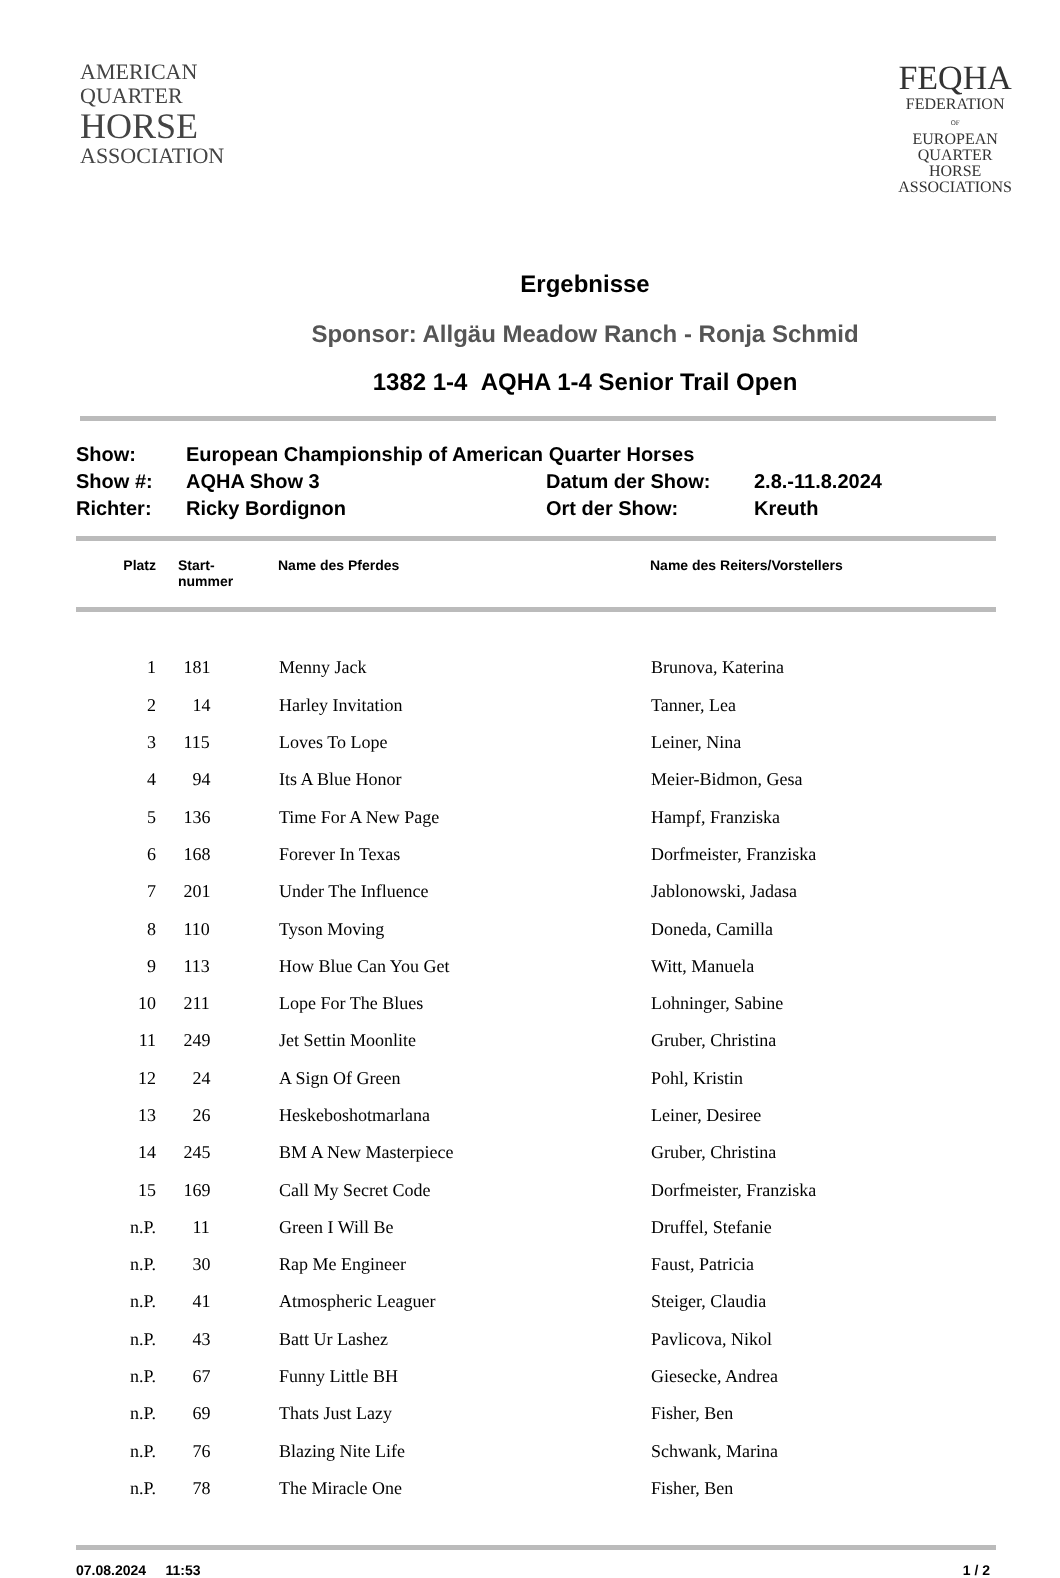AMERICAN
QUARTER
HORSE
ASSOCIATION
FEQHA
FEDERATION
OF
EUROPEAN
QUARTER
HORSE
ASSOCIATIONS
Ergebnisse
Sponsor: Allgäu Meadow Ranch - Ronja Schmid
1382 1-4 AQHA 1-4 Senior Trail Open
| Show: | European Championship of American Quarter Horses | | |
| Show #: | AQHA Show 3 | Datum der Show: | 2.8.-11.8.2024 |
| Richter: | Ricky Bordignon | Ort der Show: | Kreuth |
| Platz | Start- nummer | Name des Pferdes | Name des Reiters/Vorstellers |
| --- | --- | --- | --- |
| 1 | 181 | Menny Jack | Brunova, Katerina |
| 2 | 14 | Harley Invitation | Tanner, Lea |
| 3 | 115 | Loves To Lope | Leiner, Nina |
| 4 | 94 | Its A Blue Honor | Meier-Bidmon, Gesa |
| 5 | 136 | Time For A New Page | Hampf, Franziska |
| 6 | 168 | Forever In Texas | Dorfmeister, Franziska |
| 7 | 201 | Under The Influence | Jablonowski, Jadasa |
| 8 | 110 | Tyson Moving | Doneda, Camilla |
| 9 | 113 | How Blue Can You Get | Witt, Manuela |
| 10 | 211 | Lope For The Blues | Lohninger, Sabine |
| 11 | 249 | Jet Settin Moonlite | Gruber, Christina |
| 12 | 24 | A Sign Of Green | Pohl, Kristin |
| 13 | 26 | Heskeboshotmarlana | Leiner, Desiree |
| 14 | 245 | BM A New Masterpiece | Gruber, Christina |
| 15 | 169 | Call My Secret Code | Dorfmeister, Franziska |
| n.P. | 11 | Green I Will Be | Druffel, Stefanie |
| n.P. | 30 | Rap Me Engineer | Faust, Patricia |
| n.P. | 41 | Atmospheric Leaguer | Steiger, Claudia |
| n.P. | 43 | Batt Ur Lashez | Pavlicova, Nikol |
| n.P. | 67 | Funny Little BH | Giesecke, Andrea |
| n.P. | 69 | Thats Just Lazy | Fisher, Ben |
| n.P. | 76 | Blazing Nite Life | Schwank, Marina |
| n.P. | 78 | The Miracle One | Fisher, Ben |
07.08.2024 11:53 1 / 2